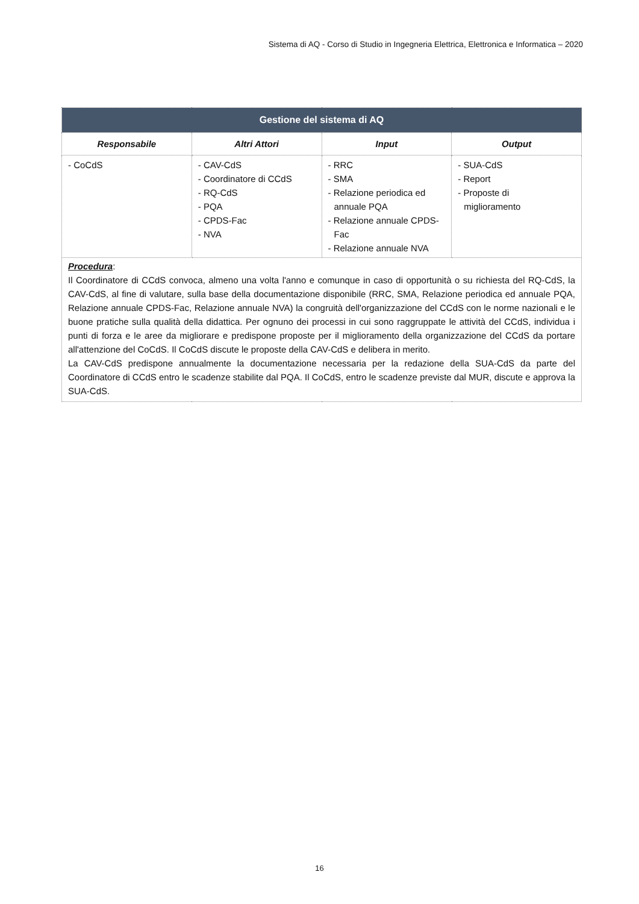Sistema di AQ - Corso di Studio in Ingegneria Elettrica, Elettronica e Informatica – 2020
| Gestione del sistema di AQ | | | |
| Responsabile | Altri Attori | Input | Output |
| - CoCdS | - CAV-CdS - Coordinatore di CCdS - RQ-CdS - PQA - CPDS-Fac - NVA | - RRC - SMA - Relazione periodica ed annuale PQA - Relazione annuale CPDS- Fac - Relazione annuale NVA | - SUA-CdS - Report - Proposte di miglioramento |
| Procedura : Il Coordinatore di CCdS convoca, almeno una volta l'anno e comunque in caso di opportunità o su richiesta del RQ-CdS, la CAV-CdS, al fine di valutare, sulla base della documentazione disponibile (RRC, SMA, Relazione periodica ed annuale PQA, Relazione annuale CPDS-Fac, Relazione annuale NVA) la congruità dell'organizzazione del CCdS con le norme nazionali e le buone pratiche sulla qualità della didattica. Per ognuno dei processi in cui sono raggruppate le attività del CCdS, individua i punti di forza e le aree da migliorare e predispone proposte per il miglioramento della organizzazione del CCdS da portare all'attenzione del CoCdS. Il CoCdS discute le proposte della CAV-CdS e delibera in merito. La CAV-CdS predispone annualmente la documentazione necessaria per la redazione della SUA-CdS da parte del Coordinatore di CCdS entro le scadenze stabilite dal PQA. Il CoCdS, entro le scadenze previste dal MUR, discute e approva la SUA-CdS. | | | |
16